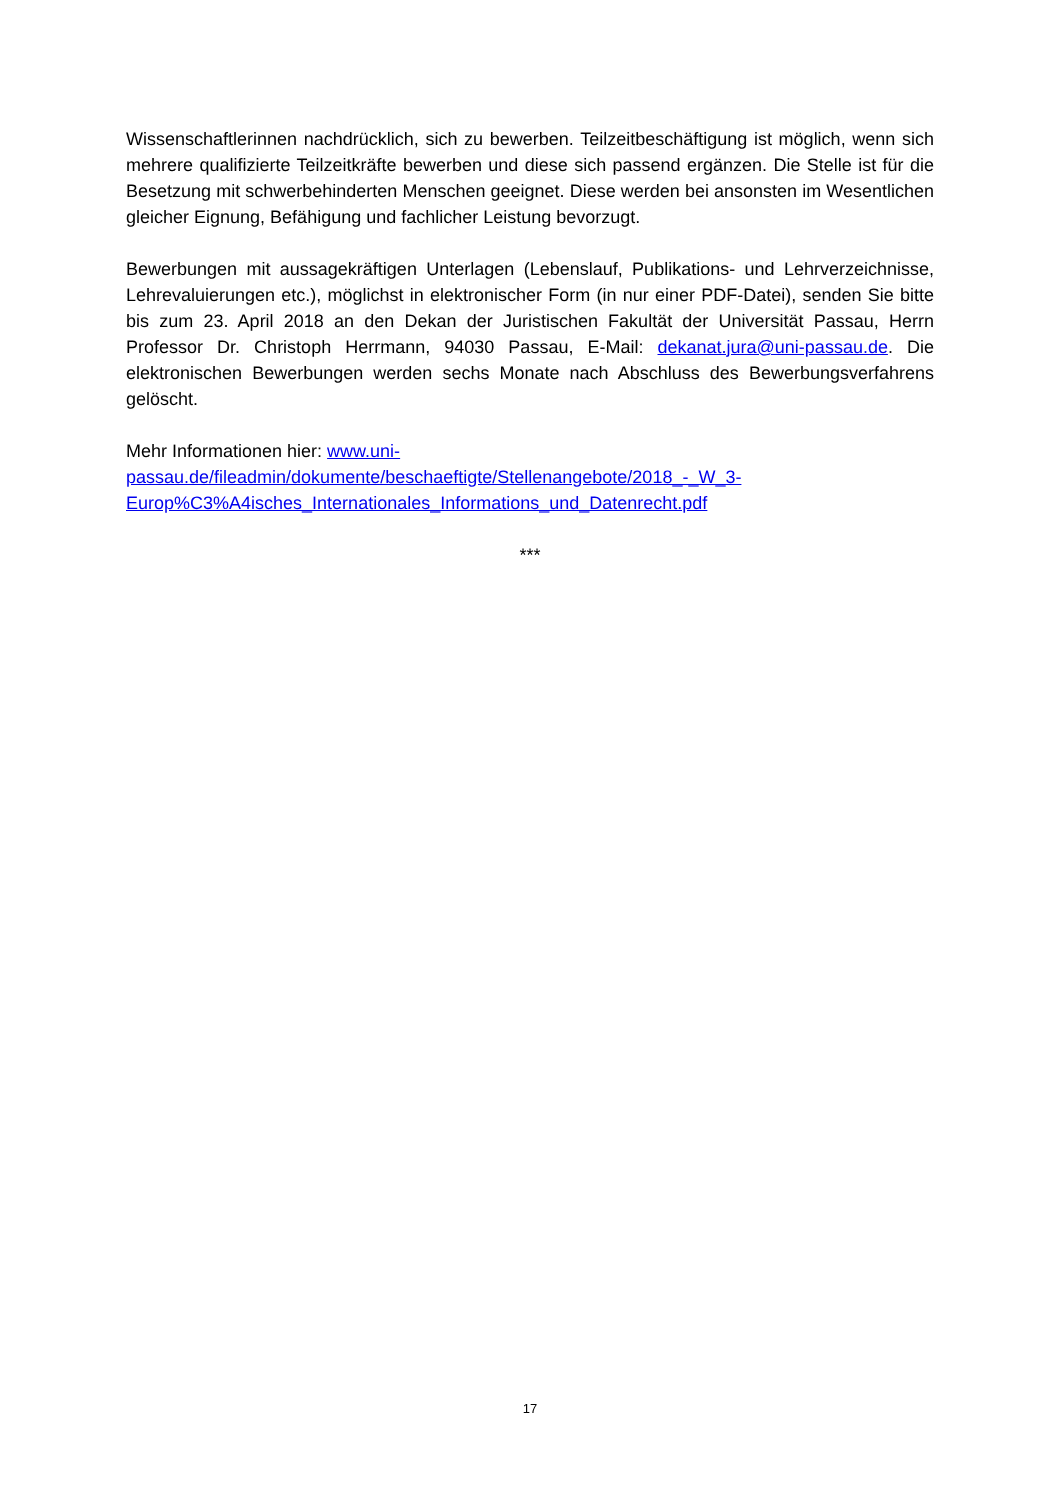Wissenschaftlerinnen nachdrücklich, sich zu bewerben. Teilzeitbeschäftigung ist möglich, wenn sich mehrere qualifizierte Teilzeitkräfte bewerben und diese sich passend ergänzen. Die Stelle ist für die Besetzung mit schwerbehinderten Menschen geeignet. Diese werden bei ansonsten im Wesentlichen gleicher Eignung, Befähigung und fachlicher Leistung bevorzugt.
Bewerbungen mit aussagekräftigen Unterlagen (Lebenslauf, Publikations- und Lehrverzeichnisse, Lehrevaluierungen etc.), möglichst in elektronischer Form (in nur einer PDF-Datei), senden Sie bitte bis zum 23. April 2018 an den Dekan der Juristischen Fakultät der Universität Passau, Herrn Professor Dr. Christoph Herrmann, 94030 Passau, E-Mail: dekanat.jura@uni-passau.de. Die elektronischen Bewerbungen werden sechs Monate nach Abschluss des Bewerbungsverfahrens gelöscht.
Mehr Informationen hier: www.uni-
passau.de/fileadmin/dokumente/beschaeftigte/Stellenangebote/2018_-_W_3-
Europ%C3%A4isches_Internationales_Informations_und_Datenrecht.pdf
***
17